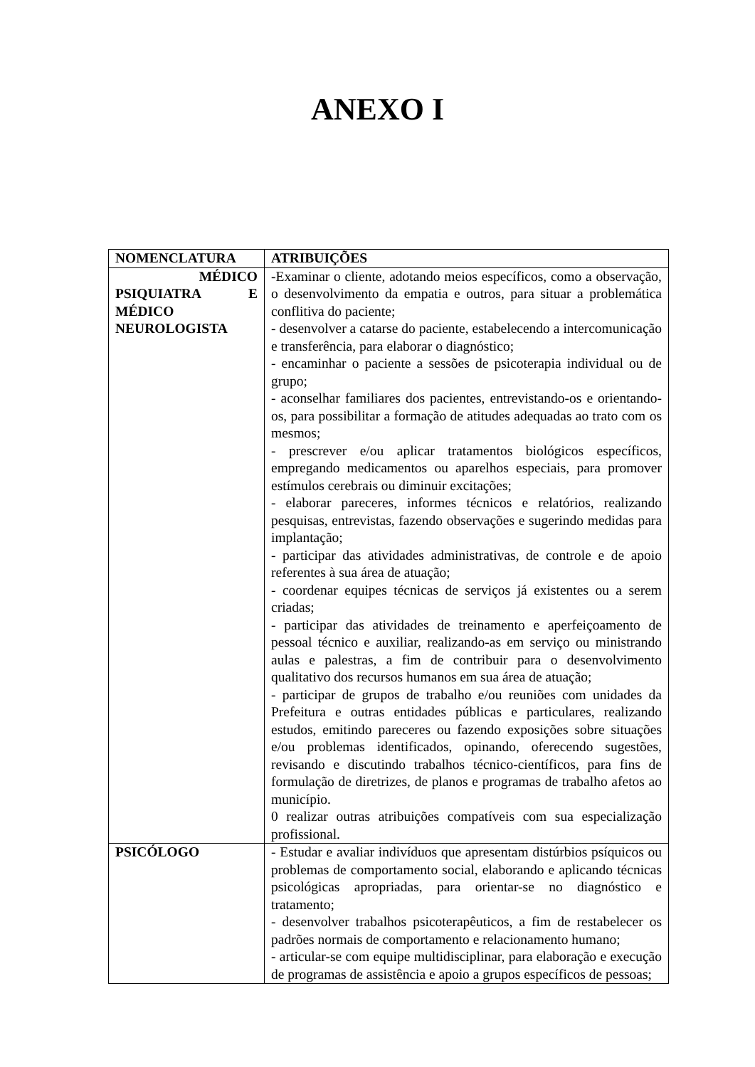ANEXO I
| NOMENCLATURA | ATRIBUIÇÕES |
| --- | --- |
| MÉDICO PSIQUIATRA E MÉDICO NEUROLOGISTA | -Examinar o cliente, adotando meios específicos, como a observação, o desenvolvimento da empatia e outros, para situar a problemática conflitiva do paciente; - desenvolver a catarse do paciente, estabelecendo a intercomunicação e transferência, para elaborar o diagnóstico; - encaminhar o paciente a sessões de psicoterapia individual ou de grupo; - aconselhar familiares dos pacientes, entrevistando-os e orientando-os, para possibilitar a formação de atitudes adequadas ao trato com os mesmos; - prescrever e/ou aplicar tratamentos biológicos específicos, empregando medicamentos ou aparelhos especiais, para promover estímulos cerebrais ou diminuir excitações; - elaborar pareceres, informes técnicos e relatórios, realizando pesquisas, entrevistas, fazendo observações e sugerindo medidas para implantação; - participar das atividades administrativas, de controle e de apoio referentes à sua área de atuação; - coordenar equipes técnicas de serviços já existentes ou a serem criadas; - participar das atividades de treinamento e aperfeiçoamento de pessoal técnico e auxiliar, realizando-as em serviço ou ministrando aulas e palestras, a fim de contribuir para o desenvolvimento qualitativo dos recursos humanos em sua área de atuação; - participar de grupos de trabalho e/ou reuniões com unidades da Prefeitura e outras entidades públicas e particulares, realizando estudos, emitindo pareceres ou fazendo exposições sobre situações e/ou problemas identificados, opinando, oferecendo sugestões, revisando e discutindo trabalhos técnico-científicos, para fins de formulação de diretrizes, de planos e programas de trabalho afetos ao município. 0 realizar outras atribuições compatíveis com sua especialização profissional. |
| PSICÓLOGO | - Estudar e avaliar indivíduos que apresentam distúrbios psíquicos ou problemas de comportamento social, elaborando e aplicando técnicas psicológicas apropriadas, para orientar-se no diagnóstico e tratamento; - desenvolver trabalhos psicoterapêuticos, a fim de restabelecer os padrões normais de comportamento e relacionamento humano; - articular-se com equipe multidisciplinar, para elaboração e execução de programas de assistência e apoio a grupos específicos de pessoas; |